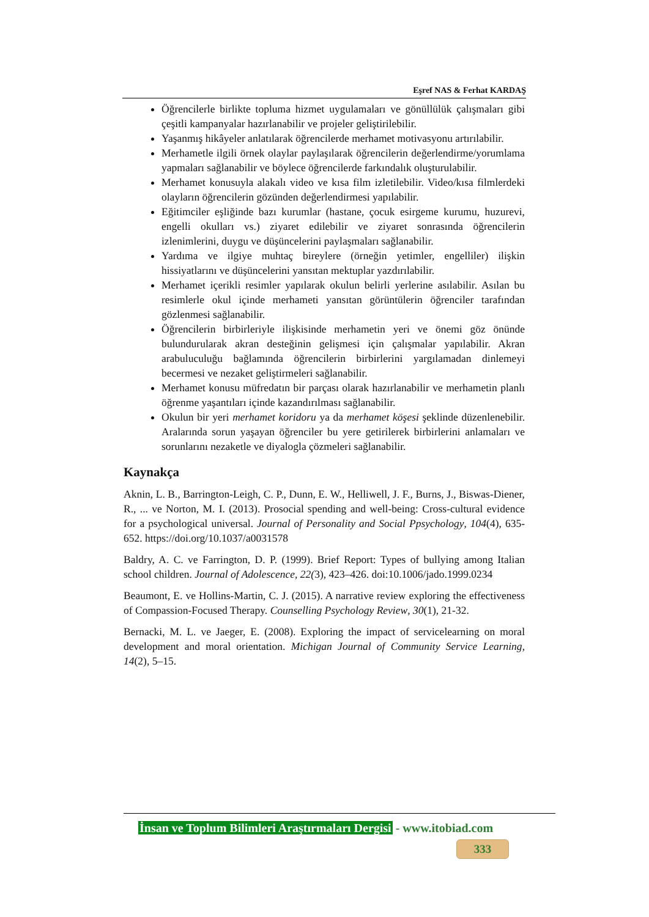Eşref NAS & Ferhat KARDAŞ
Öğrencilerle birlikte topluma hizmet uygulamaları ve gönüllülük çalışmaları gibi çeşitli kampanyalar hazırlanabilir ve projeler geliştirilebilir.
Yaşanmış hikâyeler anlatılarak öğrencilerde merhamet motivasyonu artırılabilir.
Merhametle ilgili örnek olaylar paylaşılarak öğrencilerin değerlendirme/yorumlama yapmaları sağlanabilir ve böylece öğrencilerde farkındalık oluşturulabilir.
Merhamet konusuyla alakalı video ve kısa film izletilebilir. Video/kısa filmlerdeki olayların öğrencilerin gözünden değerlendirmesi yapılabilir.
Eğitimciler eşliğinde bazı kurumlar (hastane, çocuk esirgeme kurumu, huzurevi, engelli okulları vs.) ziyaret edilebilir ve ziyaret sonrasında öğrencilerin izlenimlerini, duygu ve düşüncelerini paylaşmaları sağlanabilir.
Yardıma ve ilgiye muhtaç bireylere (örneğin yetimler, engelliler) ilişkin hissiyatlarını ve düşüncelerini yansıtan mektuplar yazdırılabilir.
Merhamet içerikli resimler yapılarak okulun belirli yerlerine asılabilir. Asılan bu resimlerle okul içinde merhameti yansıtan görüntülerin öğrenciler tarafından gözlenmesi sağlanabilir.
Öğrencilerin birbirleriyle ilişkisinde merhametin yeri ve önemi göz önünde bulundurularak akran desteğinin gelişmesi için çalışmalar yapılabilir. Akran arabuluculuğu bağlamında öğrencilerin birbirlerini yargılamadan dinlemeyi becermesi ve nezaket geliştirmeleri sağlanabilir.
Merhamet konusu müfredatın bir parçası olarak hazırlanabilir ve merhametin planlı öğrenme yaşantıları içinde kazandırılması sağlanabilir.
Okulun bir yeri merhamet koridoru ya da merhamet köşesi şeklinde düzenlenebilir. Aralarında sorun yaşayan öğrenciler bu yere getirilerek birbirlerini anlamaları ve sorunlarını nezaketle ve diyalogla çözmeleri sağlanabilir.
Kaynakça
Aknin, L. B., Barrington-Leigh, C. P., Dunn, E. W., Helliwell, J. F., Burns, J., Biswas-Diener, R., ... ve Norton, M. I. (2013). Prosocial spending and well-being: Cross-cultural evidence for a psychological universal. Journal of Personality and Social Ppsychology, 104(4), 635-652. https://doi.org/10.1037/a0031578
Baldry, A. C. ve Farrington, D. P. (1999). Brief Report: Types of bullying among Italian school children. Journal of Adolescence, 22(3), 423–426. doi:10.1006/jado.1999.0234
Beaumont, E. ve Hollins-Martin, C. J. (2015). A narrative review exploring the effectiveness of Compassion-Focused Therapy. Counselling Psychology Review, 30(1), 21-32.
Bernacki, M. L. ve Jaeger, E. (2008). Exploring the impact of servicelearning on moral development and moral orientation. Michigan Journal of Community Service Learning, 14(2), 5–15.
İnsan ve Toplum Bilimleri Araştırmaları Dergisi - www.itobiad.com
333